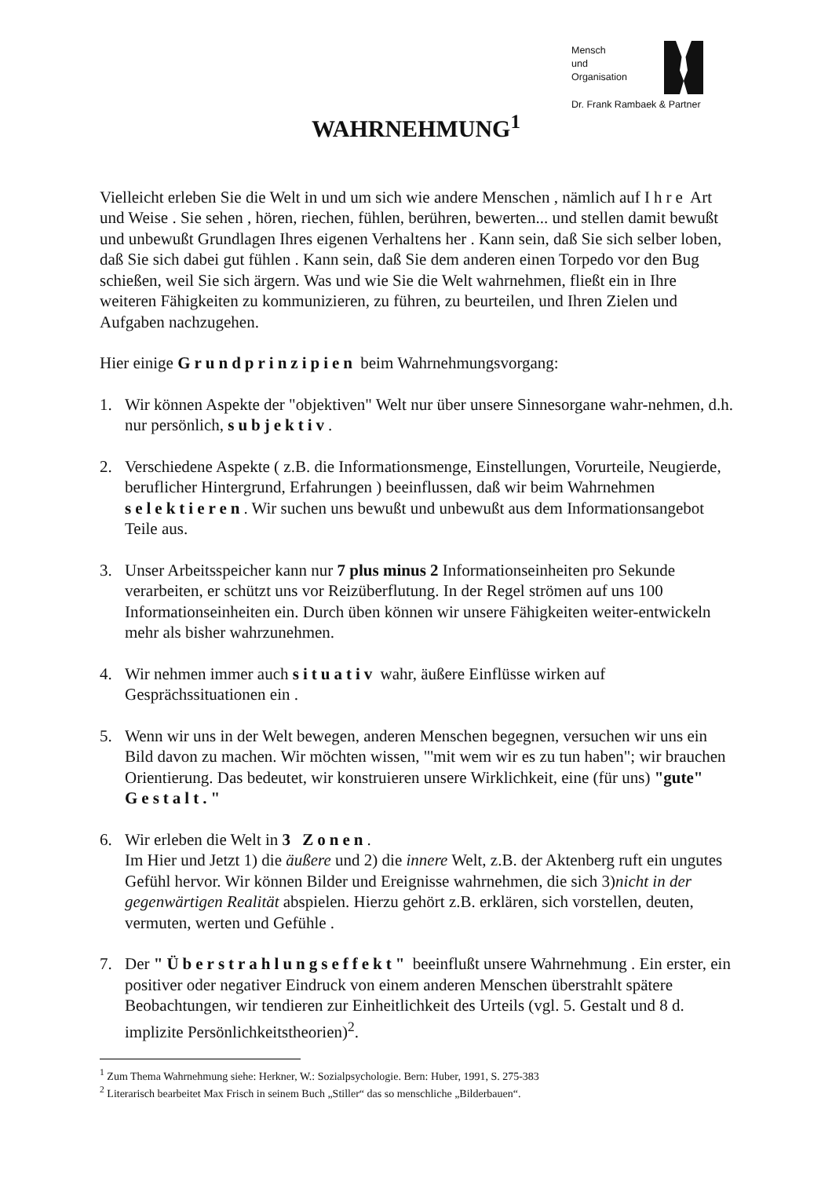Mensch
und
Organisation
Dr. Frank Rambaek & Partner
WAHRNEHMUNG<sup>1</sup>
Vielleicht erleben Sie die Welt in und um sich wie andere Menschen , nämlich auf Ihre Art und Weise . Sie sehen , hören, riechen, fühlen, berühren, bewerten... und stellen damit bewußt und unbewußt Grundlagen Ihres eigenen Verhaltens her . Kann sein, daß Sie sich selber loben, daß Sie sich dabei gut fühlen . Kann sein, daß Sie dem anderen einen Torpedo vor den Bug schießen, weil Sie sich ärgern. Was und wie Sie die Welt wahrnehmen, fließt ein in Ihre weiteren Fähigkeiten zu kommunizieren, zu führen, zu beurteilen, und Ihren Zielen und Aufgaben nachzugehen.
Hier einige Grundprinzipien beim Wahrnehmungsvorgang:
1. Wir können Aspekte der "objektiven" Welt nur über unsere Sinnesorgane wahr-nehmen, d.h. nur persönlich, subjektiv.
2. Verschiedene Aspekte ( z.B. die Informationsmenge, Einstellungen, Vorurteile, Neugierde, beruflicher Hintergrund, Erfahrungen ) beeinflussen, daß wir beim Wahrnehmen selektieren. Wir suchen uns bewußt und unbewußt aus dem Informationsangebot Teile aus.
3. Unser Arbeitsspeicher kann nur 7 plus minus 2 Informationseinheiten pro Sekunde verarbeiten, er schützt uns vor Reizüberflutung. In der Regel strömen auf uns 100 Informationseinheiten ein. Durch üben können wir unsere Fähigkeiten weiter-entwickeln mehr als bisher wahrzunehmen.
4. Wir nehmen immer auch situativ wahr, äußere Einflüsse wirken auf Gesprächssituationen ein .
5. Wenn wir uns in der Welt bewegen, anderen Menschen begegnen, versuchen wir uns ein Bild davon zu machen. Wir möchten wissen, "'mit wem wir es zu tun haben"; wir brauchen Orientierung. Das bedeutet, wir konstruieren unsere Wirklichkeit, eine (für uns) "gute" Gestalt."
6. Wir erleben die Welt in 3 Zonen.
Im Hier und Jetzt 1) die äußere und 2) die innere Welt, z.B. der Aktenberg ruft ein ungutes Gefühl hervor. Wir können Bilder und Ereignisse wahrnehmen, die sich 3)nicht in der gegenwärtigen Realität abspielen. Hierzu gehört z.B. erklären, sich vorstellen, deuten, vermuten, werten und Gefühle .
7. Der "Überstrahlungseffekt" beeinflußt unsere Wahrnehmung . Ein erster, ein positiver oder negativer Eindruck von einem anderen Menschen überstrahlt spätere Beobachtungen, wir tendieren zur Einheitlichkeit des Urteils (vgl. 5. Gestalt und 8 d. implizite Persönlichkeitstheorien)<sup>2</sup>.
<sup>1</sup> Zum Thema Wahrnehmung siehe: Herkner, W.: Sozialpsychologie. Bern: Huber, 1991, S. 275-383
<sup>2</sup> Literarisch bearbeitet Max Frisch in seinem Buch „Stiller“ das so menschliche „Bilderbauen“.